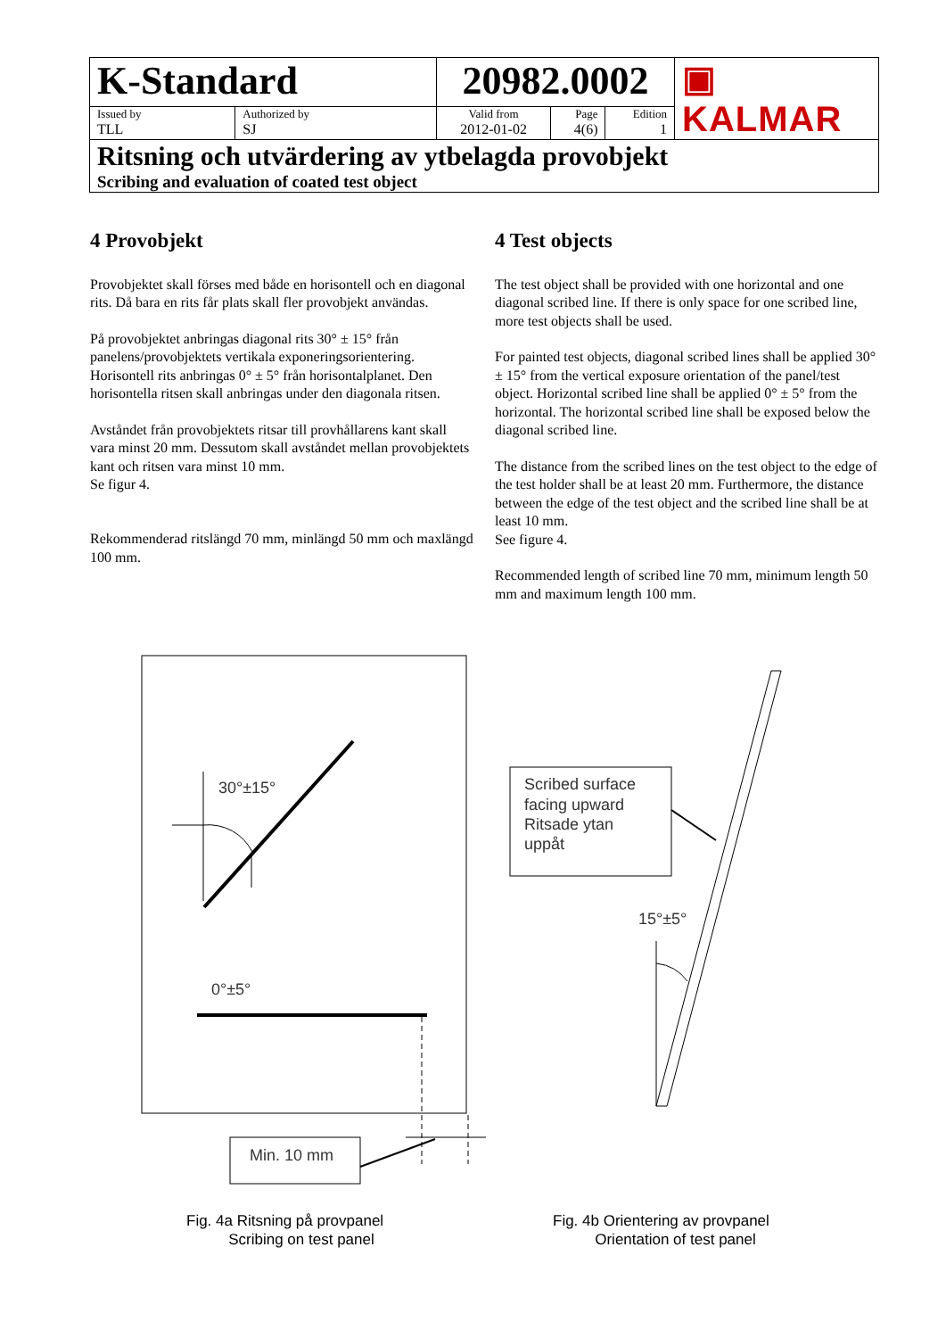| K-Standard | | 20982.0002 | | | ▣ KALMAR |
| Issued by TLL | Authorized by SJ | Valid from 2012-01-02 | Page 4(6) | Edition 1 | |
| Ritsning och utvärdering av ytbelagda provobjekt Scribing and evaluation of coated test object | | | | | |
4 Provobjekt
Provobjektet skall förses med både en horisontell och en diagonal rits. Då bara en rits får plats skall fler provobjekt användas.
På provobjektet anbringas diagonal rits 30° ± 15° från panelens/provobjektets vertikala exponeringsorientering. Horisontell rits anbringas 0° ± 5° från horisontalplanet. Den horisontella ritsen skall anbringas under den diagonala ritsen.
Avståndet från provobjektets ritsar till provhållarens kant skall vara minst 20 mm. Dessutom skall avståndet mellan provobjektets kant och ritsen vara minst 10 mm.
Se figur 4.
Rekommenderad ritslängd 70 mm, minlängd 50 mm och maxlängd 100 mm.
4 Test objects
The test object shall be provided with one horizontal and one diagonal scribed line. If there is only space for one scribed line, more test objects shall be used.
For painted test objects, diagonal scribed lines shall be applied 30° ± 15° from the vertical exposure orientation of the panel/test object. Horizontal scribed line shall be applied 0° ± 5° from the horizontal. The horizontal scribed line shall be exposed below the diagonal scribed line.
The distance from the scribed lines on the test object to the edge of the test holder shall be at least 20 mm. Furthermore, the distance between the edge of the test object and the scribed line shall be at least 10 mm.
See figure 4.
Recommended length of scribed line 70 mm, minimum length 50 mm and maximum length 100 mm.
30°±15°
0°±5°
Min. 10 mm
Scribed surface facing upward Ritsade ytan uppåt
15°±5°
Fig. 4a Ritsning på provpanel
Scribing on test panel
Fig. 4b Orientering av provpanel
Orientation of test panel